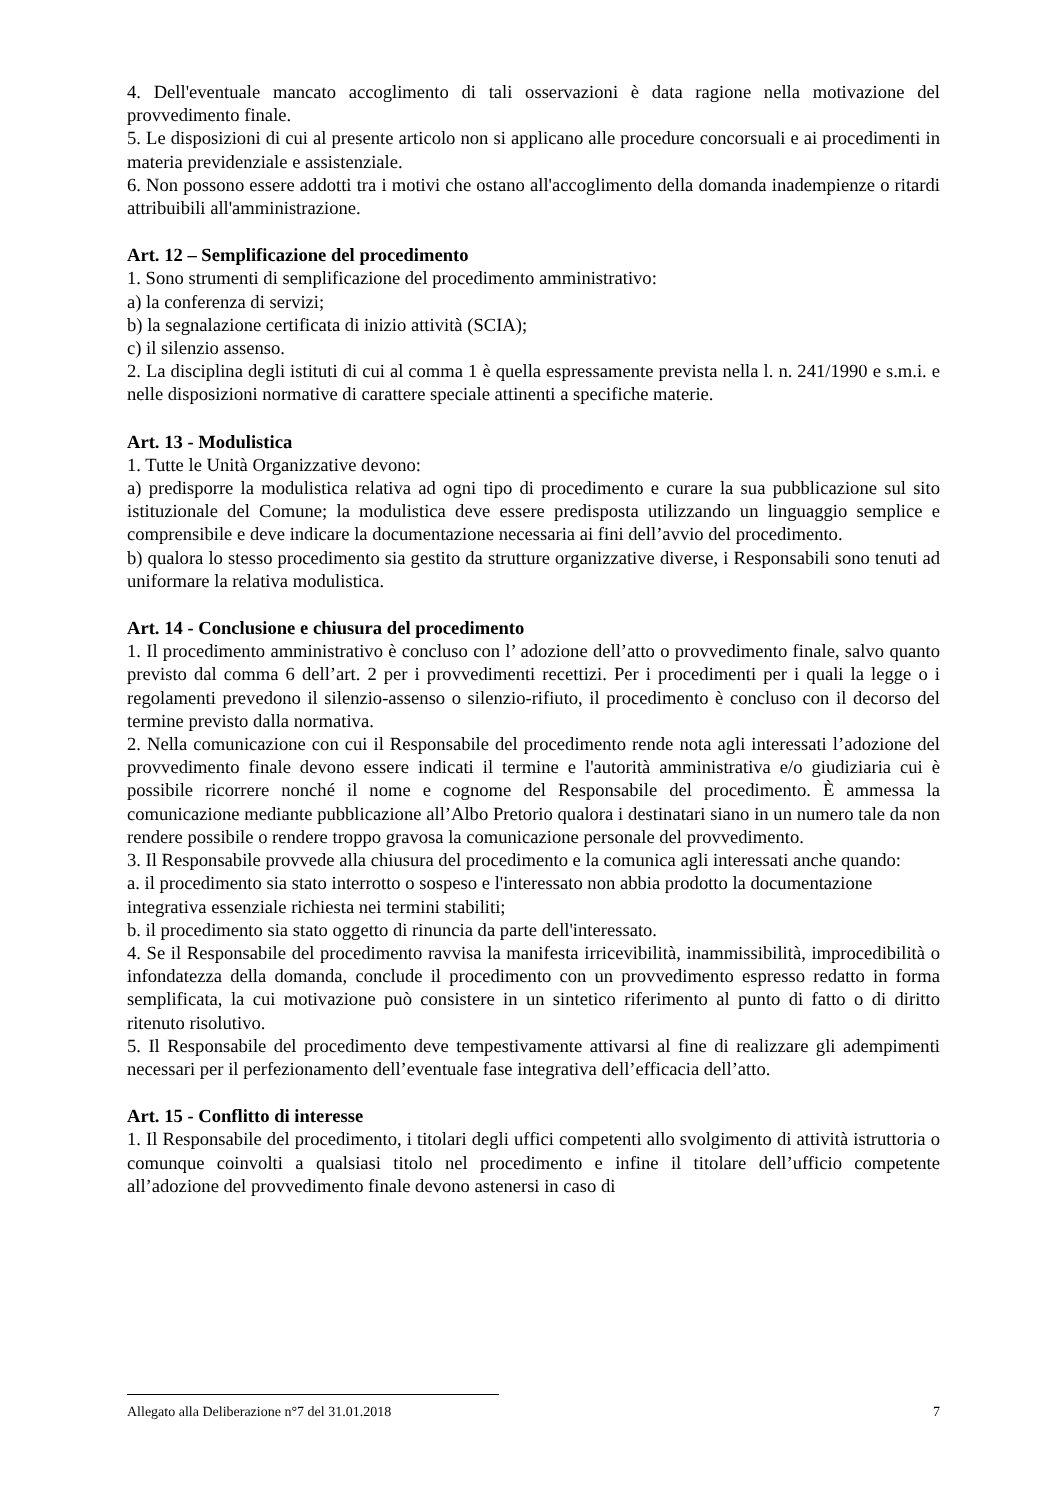4. Dell'eventuale mancato accoglimento di tali osservazioni è data ragione nella motivazione del provvedimento finale.
5. Le disposizioni di cui al presente articolo non si applicano alle procedure concorsuali e ai procedimenti in materia previdenziale e assistenziale.
6. Non possono essere addotti tra i motivi che ostano all'accoglimento della domanda inadempienze o ritardi attribuibili all'amministrazione.
Art. 12 – Semplificazione del procedimento
1. Sono strumenti di semplificazione del procedimento amministrativo:
a) la conferenza di servizi;
b) la segnalazione certificata di inizio attività (SCIA);
c) il silenzio assenso.
2. La disciplina degli istituti di cui al comma 1 è quella espressamente prevista nella l. n. 241/1990 e s.m.i. e nelle disposizioni normative di carattere speciale attinenti a specifiche materie.
Art. 13 - Modulistica
1. Tutte le Unità Organizzative devono:
a) predisporre la modulistica relativa ad ogni tipo di procedimento e curare la sua pubblicazione sul sito istituzionale del Comune; la modulistica deve essere predisposta utilizzando un linguaggio semplice e comprensibile e deve indicare la documentazione necessaria ai fini dell’avvio del procedimento.
b) qualora lo stesso procedimento sia gestito da strutture organizzative diverse, i Responsabili sono tenuti ad uniformare la relativa modulistica.
Art. 14 - Conclusione e chiusura del procedimento
1. Il procedimento amministrativo è concluso con l’ adozione dell’atto o provvedimento finale, salvo quanto previsto dal comma 6 dell’art. 2 per i provvedimenti recettizi. Per i procedimenti per i quali la legge o i regolamenti prevedono il silenzio-assenso o silenzio-rifiuto, il procedimento è concluso con il decorso del termine previsto dalla normativa.
2. Nella comunicazione con cui il Responsabile del procedimento rende nota agli interessati l’adozione del provvedimento finale devono essere indicati il termine e l'autorità amministrativa e/o giudiziaria cui è possibile ricorrere nonché il nome e cognome del Responsabile del procedimento. È ammessa la comunicazione mediante pubblicazione all’Albo Pretorio qualora i destinatari siano in un numero tale da non rendere possibile o rendere troppo gravosa la comunicazione personale del provvedimento.
3. Il Responsabile provvede alla chiusura del procedimento e la comunica agli interessati anche quando:
a. il procedimento sia stato interrotto o sospeso e l'interessato non abbia prodotto la documentazione
integrativa essenziale richiesta nei termini stabiliti;
b. il procedimento sia stato oggetto di rinuncia da parte dell'interessato.
4. Se il Responsabile del procedimento ravvisa la manifesta irricevibilità, inammissibilità, improcedibilità o infondatezza della domanda, conclude il procedimento con un provvedimento espresso redatto in forma semplificata, la cui motivazione può consistere in un sintetico riferimento al punto di fatto o di diritto ritenuto risolutivo.
5. Il Responsabile del procedimento deve tempestivamente attivarsi al fine di realizzare gli adempimenti necessari per il perfezionamento dell’eventuale fase integrativa dell’efficacia dell’atto.
Art. 15 - Conflitto di interesse
1. Il Responsabile del procedimento, i titolari degli uffici competenti allo svolgimento di attività istruttoria o comunque coinvolti a qualsiasi titolo nel procedimento e infine il titolare dell’ufficio competente all’adozione del provvedimento finale devono astenersi in caso di
Allegato alla Deliberazione n°7 del 31.01.2018 7